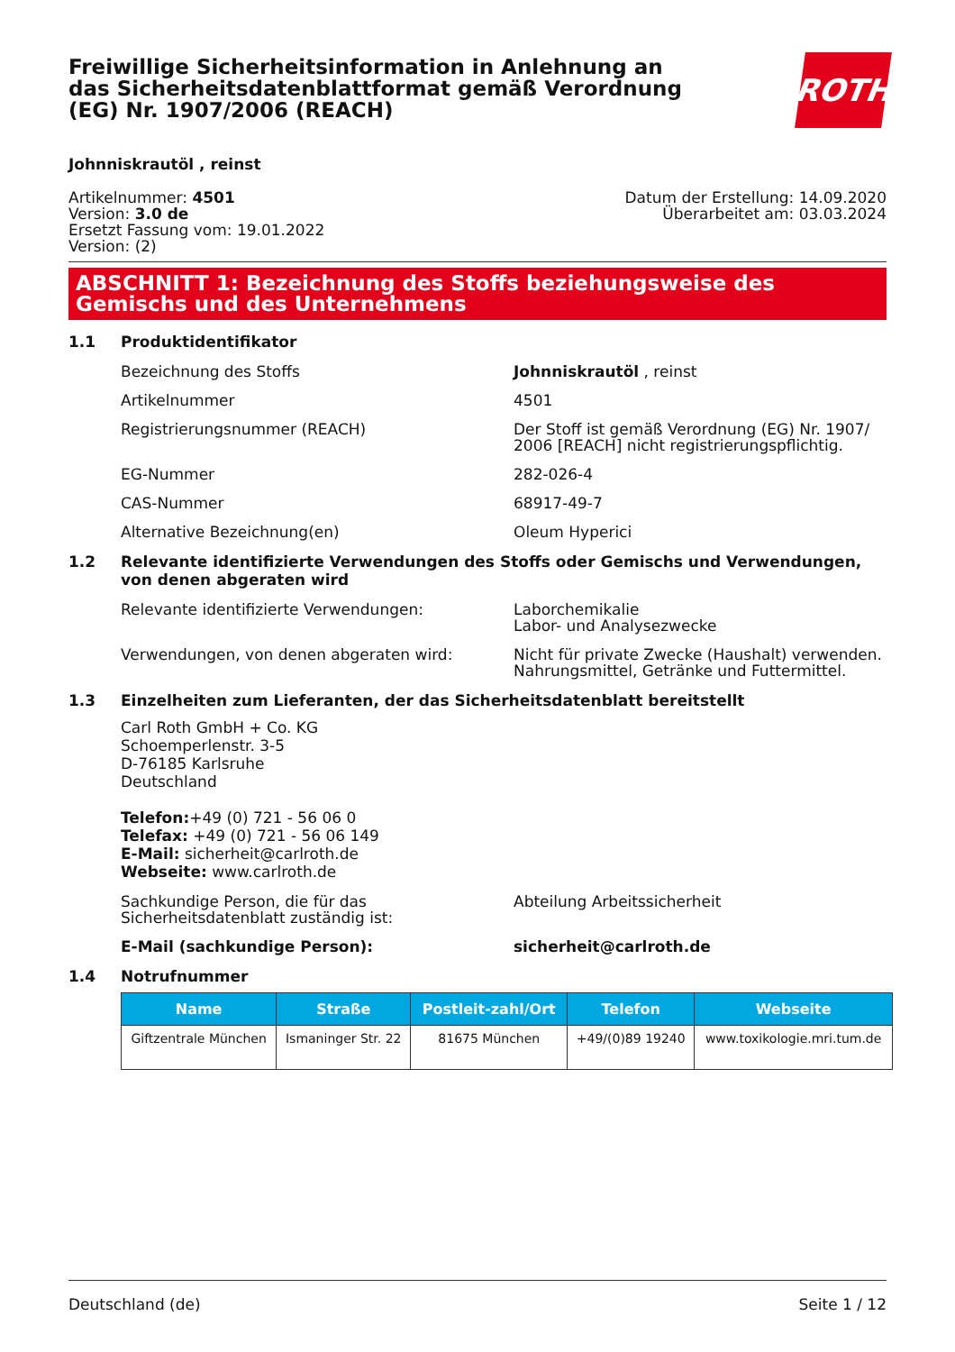Freiwillige Sicherheitsinformation in Anlehnung an das Sicherheitsdatenblattformat gemäß Verordnung (EG) Nr. 1907/2006 (REACH)
ROTH
Johnniskrautöl , reinst
Artikelnummer: 4501
Version: 3.0 de
Ersetzt Fassung vom: 19.01.2022
Version: (2)
Datum der Erstellung: 14.09.2020
Überarbeitet am: 03.03.2024
ABSCHNITT 1: Bezeichnung des Stoffs beziehungsweise des Gemischs und des Unternehmens
1.1 Produktidentifikator
Bezeichnung des Stoffs Johnniskrautöl , reinst
Artikelnummer 4501
Registrierungsnummer (REACH) Der Stoff ist gemäß Verordnung (EG) Nr. 1907/ 2006 [REACH] nicht registrierungspflichtig.
EG-Nummer 282-026-4
CAS-Nummer 68917-49-7
Alternative Bezeichnung(en) Oleum Hyperici
1.2 Relevante identifizierte Verwendungen des Stoffs oder Gemischs und Verwendungen, von denen abgeraten wird
Relevante identifizierte Verwendungen: Laborchemikalie
Labor- und Analysezwecke
Verwendungen, von denen abgeraten wird: Nicht für private Zwecke (Haushalt) verwenden.
Nahrungsmittel, Getränke und Futtermittel.
1.3 Einzelheiten zum Lieferanten, der das Sicherheitsdatenblatt bereitstellt
Carl Roth GmbH + Co. KG
Schoemperlenstr. 3-5
D-76185 Karlsruhe
Deutschland
Telefon:+49 (0) 721 - 56 06 0
Telefax: +49 (0) 721 - 56 06 149
E-Mail: sicherheit@carlroth.de
Webseite: www.carlroth.de
Sachkundige Person, die für das Sicherheitsdatenblatt zuständig ist:
Abteilung Arbeitssicherheit
E-Mail (sachkundige Person): sicherheit@carlroth.de
1.4 Notrufnummer
| Name | Straße | Postleit-zahl/Ort | Telefon | Webseite |
| --- | --- | --- | --- | --- |
| Giftzentrale München | Ismaninger Str. 22 | 81675 München | +49/(0)89 19240 | www.toxikologie.mri.tum.de |
Deutschland (de) Seite 1 / 12